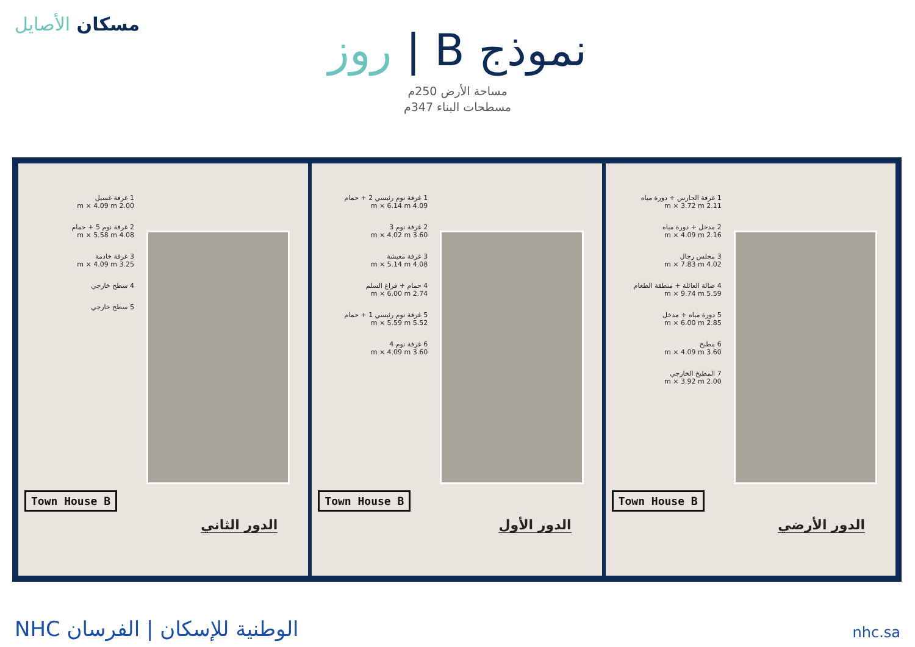مسكان الأصايل
نموذج B | روز
مساحة الأرض 250م
مسطحات البناء 347م
1 غرفة غسيل
2.00 m × 4.09 m
2 غرفة نوم 5 + حمام
4.08 m × 5.58 m
3 غرفة خادمة
3.25 m × 4.09 m
4 سطح خارجي
5 سطح خارجي
Town House B
الدور الثاني
1 غرفة نوم رئيسي 2 + حمام
4.09 m × 6.14 m
2 غرفة نوم 3
3.60 m × 4.02 m
3 غرفة معيشة
4.08 m × 5.14 m
4 حمام + فراغ السلم
2.74 m × 6.00 m
5 غرفة نوم رئيسي 1 + حمام
5.52 m × 5.59 m
6 غرفة نوم 4
3.60 m × 4.09 m
Town House B
الدور الأول
1 غرفة الحارس + دورة مياه
2.11 m × 3.72 m
2 مدخل + دورة مياه
2.16 m × 4.09 m
3 مجلس رجال
4.02 m × 7.83 m
4 صالة العائلة + منطقة الطعام
5.59 m × 9.74 m
5 دورة مياه + مدخل
2.85 m × 6.00 m
6 مطبخ
3.60 m × 4.09 m
7 المطبخ الخارجي
2.00 m × 3.92 m
Town House B
الدور الأرضي
NHC الوطنية للإسكان | الفرسان
nhc.sa